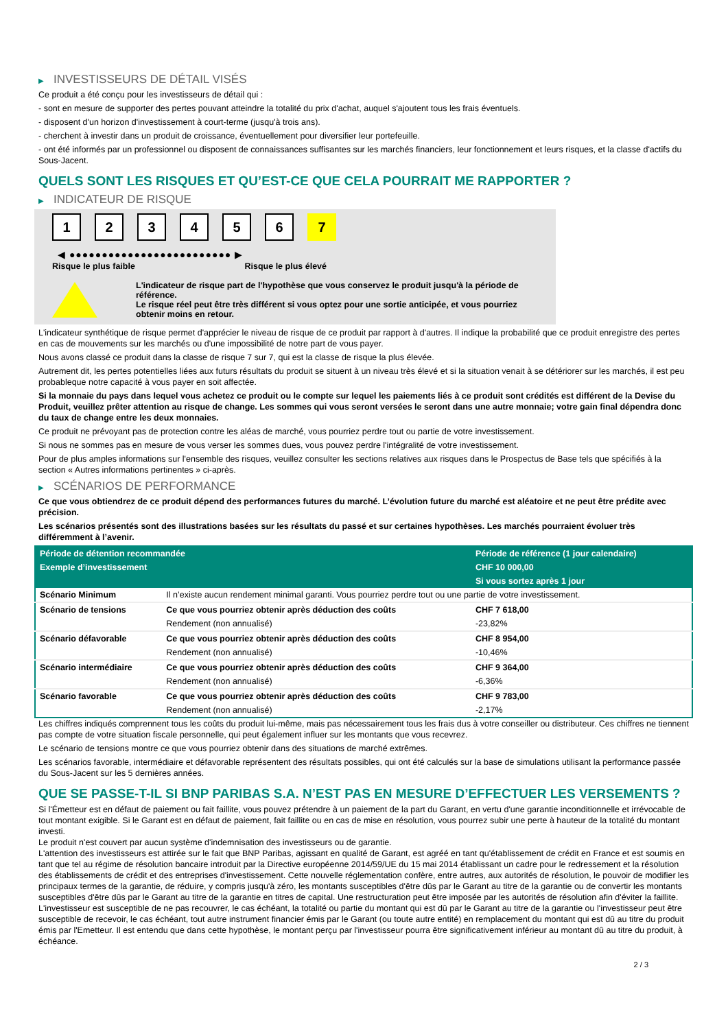▶ INVESTISSEURS DE DÉTAIL VISÉS
Ce produit a été conçu pour les investisseurs de détail qui :
- sont en mesure de supporter des pertes pouvant atteindre la totalité du prix d'achat, auquel s'ajoutent tous les frais éventuels.
- disposent d'un horizon d'investissement à court-terme (jusqu'à trois ans).
- cherchent à investir dans un produit de croissance, éventuellement pour diversifier leur portefeuille.
- ont été informés par un professionnel ou disposent de connaissances suffisantes sur les marchés financiers, leur fonctionnement et leurs risques, et la classe d'actifs du Sous-Jacent.
QUELS SONT LES RISQUES ET QU’EST-CE QUE CELA POURRAIT ME RAPPORTER ?
▶ INDICATEUR DE RISQUE
1 2 3 4 5 6 7
◀ ●●●●●●●●●●●●●●●●●●●●●●●●● ▶
Risque le plus faible Risque le plus élevé
L'indicateur de risque part de l'hypothèse que vous conservez le produit jusqu'à la période de référence.
Le risque réel peut être très différent si vous optez pour une sortie anticipée, et vous pourriez obtenir moins en retour.
L'indicateur synthétique de risque permet d'apprécier le niveau de risque de ce produit par rapport à d'autres. Il indique la probabilité que ce produit enregistre des pertes en cas de mouvements sur les marchés ou d'une impossibilité de notre part de vous payer.
Nous avons classé ce produit dans la classe de risque 7 sur 7, qui est la classe de risque la plus élevée.
Autrement dit, les pertes potentielles liées aux futurs résultats du produit se situent à un niveau très élevé et si la situation venait à se détériorer sur les marchés, il est peu probableque notre capacité à vous payer en soit affectée.
Si la monnaie du pays dans lequel vous achetez ce produit ou le compte sur lequel les paiements liés à ce produit sont crédités est différent de la Devise du Produit, veuillez prêter attention au risque de change. Les sommes qui vous seront versées le seront dans une autre monnaie; votre gain final dépendra donc du taux de change entre les deux monnaies.
Ce produit ne prévoyant pas de protection contre les aléas de marché, vous pourriez perdre tout ou partie de votre investissement.
Si nous ne sommes pas en mesure de vous verser les sommes dues, vous pouvez perdre l'intégralité de votre investissement.
Pour de plus amples informations sur l'ensemble des risques, veuillez consulter les sections relatives aux risques dans le Prospectus de Base tels que spécifiés à la section « Autres informations pertinentes » ci-après.
▶ SCÉNARIOS DE PERFORMANCE
Ce que vous obtiendrez de ce produit dépend des performances futures du marché. L’évolution future du marché est aléatoire et ne peut être prédite avec précision.
Les scénarios présentés sont des illustrations basées sur les résultats du passé et sur certaines hypothèses. Les marchés pourraient évoluer très différemment à l’avenir.
| Période de détention recommandée | | Période de référence (1 jour calendaire) |
| --- | --- | --- |
| Exemple d’investissement | | CHF 10 000,00 |
| | | Si vous sortez après 1 jour |
| Scénario Minimum | Il n’existe aucun rendement minimal garanti. Vous pourriez perdre tout ou une partie de votre investissement. | |
| Scénario de tensions | Ce que vous pourriez obtenir après déduction des coûts | CHF 7 618,00 |
| | Rendement (non annualisé) | -23,82% |
| Scénario défavorable | Ce que vous pourriez obtenir après déduction des coûts | CHF 8 954,00 |
| | Rendement (non annualisé) | -10,46% |
| Scénario intermédiaire | Ce que vous pourriez obtenir après déduction des coûts | CHF 9 364,00 |
| | Rendement (non annualisé) | -6,36% |
| Scénario favorable | Ce que vous pourriez obtenir après déduction des coûts | CHF 9 783,00 |
| | Rendement (non annualisé) | -2,17% |
Les chiffres indiqués comprennent tous les coûts du produit lui-même, mais pas nécessairement tous les frais dus à votre conseiller ou distributeur. Ces chiffres ne tiennent pas compte de votre situation fiscale personnelle, qui peut également influer sur les montants que vous recevrez.
Le scénario de tensions montre ce que vous pourriez obtenir dans des situations de marché extrêmes.
Les scénarios favorable, intermédiaire et défavorable représentent des résultats possibles, qui ont été calculés sur la base de simulations utilisant la performance passée du Sous-Jacent sur les 5 dernières années.
QUE SE PASSE-T-IL SI BNP PARIBAS S.A. N’EST PAS EN MESURE D’EFFECTUER LES VERSEMENTS ?
Si l'Émetteur est en défaut de paiement ou fait faillite, vous pouvez prétendre à un paiement de la part du Garant, en vertu d'une garantie inconditionnelle et irrévocable de tout montant exigible. Si le Garant est en défaut de paiement, fait faillite ou en cas de mise en résolution, vous pourrez subir une perte à hauteur de la totalité du montant investi.
Le produit n'est couvert par aucun système d'indemnisation des investisseurs ou de garantie.
L'attention des investisseurs est attirée sur le fait que BNP Paribas, agissant en qualité de Garant, est agréé en tant qu'établissement de crédit en France et est soumis en tant que tel au régime de résolution bancaire introduit par la Directive européenne 2014/59/UE du 15 mai 2014 établissant un cadre pour le redressement et la résolution des établissements de crédit et des entreprises d'investissement. Cette nouvelle réglementation confère, entre autres, aux autorités de résolution, le pouvoir de modifier les principaux termes de la garantie, de réduire, y compris jusqu'à zéro, les montants susceptibles d'être dûs par le Garant au titre de la garantie ou de convertir les montants susceptibles d'être dûs par le Garant au titre de la garantie en titres de capital. Une restructuration peut être imposée par les autorités de résolution afin d'éviter la faillite. L'investisseur est susceptible de ne pas recouvrer, le cas échéant, la totalité ou partie du montant qui est dû par le Garant au titre de la garantie ou l'investisseur peut être susceptible de recevoir, le cas échéant, tout autre instrument financier émis par le Garant (ou toute autre entité) en remplacement du montant qui est dû au titre du produit émis par l'Emetteur. Il est entendu que dans cette hypothèse, le montant perçu par l'investisseur pourra être significativement inférieur au montant dû au titre du produit, à échéance.
2 / 3